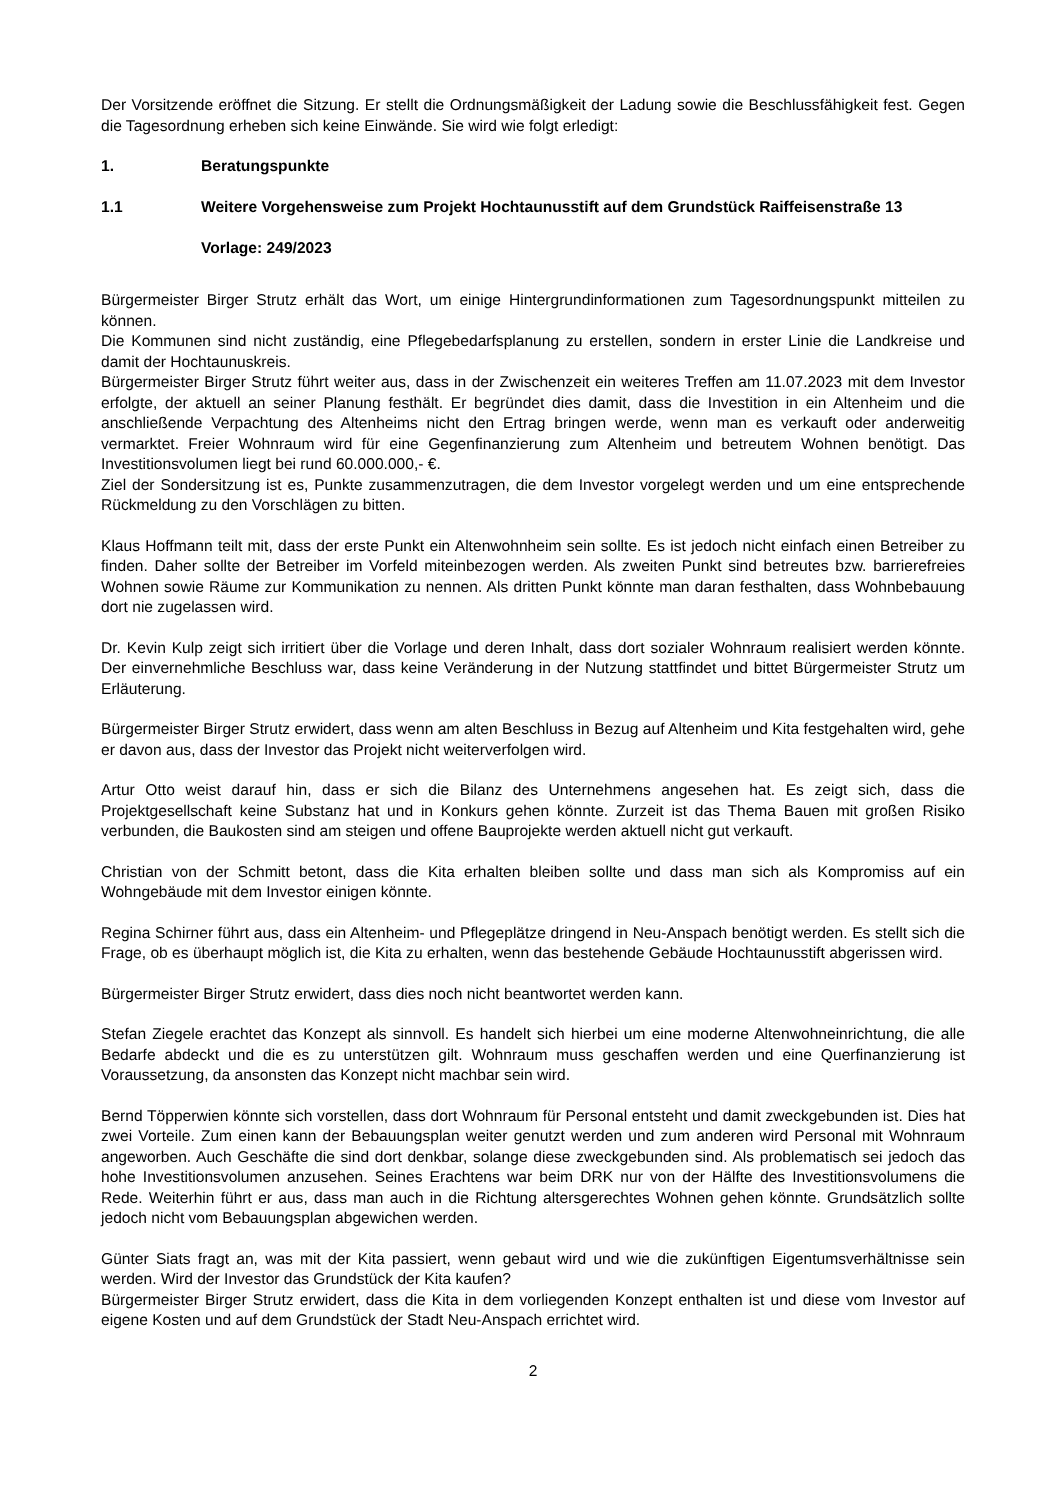Der Vorsitzende eröffnet die Sitzung. Er stellt die Ordnungsmäßigkeit der Ladung sowie die Beschlussfähigkeit fest. Gegen die Tagesordnung erheben sich keine Einwände. Sie wird wie folgt erledigt:
1. Beratungspunkte
1.1 Weitere Vorgehensweise zum Projekt Hochtaunusstift auf dem Grundstück Raiffeisenstraße 13
Vorlage: 249/2023
Bürgermeister Birger Strutz erhält das Wort, um einige Hintergrundinformationen zum Tagesordnungspunkt mitteilen zu können.
Die Kommunen sind nicht zuständig, eine Pflegebedarfsplanung zu erstellen, sondern in erster Linie die Landkreise und damit der Hochtaunuskreis.
Bürgermeister Birger Strutz führt weiter aus, dass in der Zwischenzeit ein weiteres Treffen am 11.07.2023 mit dem Investor erfolgte, der aktuell an seiner Planung festhält. Er begründet dies damit, dass die Investition in ein Altenheim und die anschließende Verpachtung des Altenheims nicht den Ertrag bringen werde, wenn man es verkauft oder anderweitig vermarktet. Freier Wohnraum wird für eine Gegenfinanzierung zum Altenheim und betreutem Wohnen benötigt. Das Investitionsvolumen liegt bei rund 60.000.000,- €.
Ziel der Sondersitzung ist es, Punkte zusammenzutragen, die dem Investor vorgelegt werden und um eine entsprechende Rückmeldung zu den Vorschlägen zu bitten.
Klaus Hoffmann teilt mit, dass der erste Punkt ein Altenwohnheim sein sollte. Es ist jedoch nicht einfach einen Betreiber zu finden. Daher sollte der Betreiber im Vorfeld miteinbezogen werden. Als zweiten Punkt sind betreutes bzw. barrierefreies Wohnen sowie Räume zur Kommunikation zu nennen. Als dritten Punkt könnte man daran festhalten, dass Wohnbebauung dort nie zugelassen wird.
Dr. Kevin Kulp zeigt sich irritiert über die Vorlage und deren Inhalt, dass dort sozialer Wohnraum realisiert werden könnte. Der einvernehmliche Beschluss war, dass keine Veränderung in der Nutzung stattfindet und bittet Bürgermeister Strutz um Erläuterung.
Bürgermeister Birger Strutz erwidert, dass wenn am alten Beschluss in Bezug auf Altenheim und Kita festgehalten wird, gehe er davon aus, dass der Investor das Projekt nicht weiterverfolgen wird.
Artur Otto weist darauf hin, dass er sich die Bilanz des Unternehmens angesehen hat. Es zeigt sich, dass die Projektgesellschaft keine Substanz hat und in Konkurs gehen könnte. Zurzeit ist das Thema Bauen mit großen Risiko verbunden, die Baukosten sind am steigen und offene Bauprojekte werden aktuell nicht gut verkauft.
Christian von der Schmitt betont, dass die Kita erhalten bleiben sollte und dass man sich als Kompromiss auf ein Wohngebäude mit dem Investor einigen könnte.
Regina Schirner führt aus, dass ein Altenheim- und Pflegeplätze dringend in Neu-Anspach benötigt werden. Es stellt sich die Frage, ob es überhaupt möglich ist, die Kita zu erhalten, wenn das bestehende Gebäude Hochtaunusstift abgerissen wird.
Bürgermeister Birger Strutz erwidert, dass dies noch nicht beantwortet werden kann.
Stefan Ziegele erachtet das Konzept als sinnvoll. Es handelt sich hierbei um eine moderne Altenwohneinrichtung, die alle Bedarfe abdeckt und die es zu unterstützen gilt. Wohnraum muss geschaffen werden und eine Querfinanzierung ist Voraussetzung, da ansonsten das Konzept nicht machbar sein wird.
Bernd Töpperwien könnte sich vorstellen, dass dort Wohnraum für Personal entsteht und damit zweckgebunden ist. Dies hat zwei Vorteile. Zum einen kann der Bebauungsplan weiter genutzt werden und zum anderen wird Personal mit Wohnraum angeworben. Auch Geschäfte die sind dort denkbar, solange diese zweckgebunden sind. Als problematisch sei jedoch das hohe Investitionsvolumen anzusehen. Seines Erachtens war beim DRK nur von der Hälfte des Investitionsvolumens die Rede. Weiterhin führt er aus, dass man auch in die Richtung altersgerechtes Wohnen gehen könnte. Grundsätzlich sollte jedoch nicht vom Bebauungsplan abgewichen werden.
Günter Siats fragt an, was mit der Kita passiert, wenn gebaut wird und wie die zukünftigen Eigentumsverhältnisse sein werden. Wird der Investor das Grundstück der Kita kaufen?
Bürgermeister Birger Strutz erwidert, dass die Kita in dem vorliegenden Konzept enthalten ist und diese vom Investor auf eigene Kosten und auf dem Grundstück der Stadt Neu-Anspach errichtet wird.
2